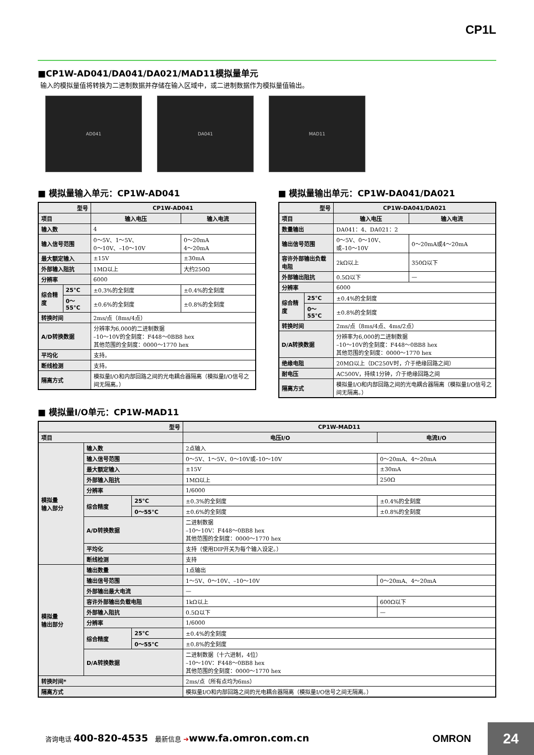CP1L
■CP1W-AD041/DA041/DA021/MAD11模拟量单元
输入的模拟量值将转换为二进制数据并存储在输入区域中，或二进制数据作为模拟量值输出。
AD041 DA041 MAD11
■ 模拟量输入单元：CP1W-AD041
| 型号 | | CP1W-AD041 | |
| --- | --- | --- | --- |
| 项目 | | 输入电压 | 输入电流 |
| 输入数 | | 4 | |
| 输入信号范围 | | 0～5V、1～5V、 0～10V、–10～10V | 0～20mA 4～20mA |
| 最大额定输入 | | ±15V | ±30mA |
| 外部输入阻抗 | | 1MΩ以上 | 大约250Ω |
| 分辨率 | | 6000 | |
| 综合精度 | 25°C | ±0.3%的全刻度 | ±0.4%的全刻度 |
| | 0～55°C | ±0.6%的全刻度 | ±0.8%的全刻度 |
| 转换时间 | | 2ms/点（8ms/4点） | |
| A/D转换数据 | | 分辨率为6,000的二进制数据 –10～10V的全刻度：F448～0BB8 hex 其他范围的全刻度：0000～1770 hex | |
| 平均化 | | 支持。 | |
| 断线检测 | | 支持。 | |
| 隔离方式 | | 模拟量I/O和内部回路之间的光电耦合器隔离（模拟量I/O信号之间无隔离。） | |
■ 模拟量输出单元：CP1W-DA041/DA021
| 型号 | | CP1W-DA041/DA021 | |
| --- | --- | --- | --- |
| 项目 | | 输入电压 | 输入电流 |
| 数量输出 | | DA041：4、DA021：2 | |
| 输出信号范围 | | 0～5V、0～10V、 或–10～10V | 0～20mA或4～20mA |
| 容许外部输出负载电阻 | | 2kΩ以上 | 350Ω以下 |
| 外部输出阻抗 | | 0.5Ω以下 | — |
| 分辨率 | | 6000 | |
| 综合精度 | 25°C | ±0.4%的全刻度 | |
| | 0～55°C | ±0.8%的全刻度 | |
| 转换时间 | | 2ms/点（8ms/4点、4ms/2点） | |
| D/A转换数据 | | 分辨率为6,000的二进制数据 –10～10V的全刻度：F448～0BB8 hex 其他范围的全刻度：0000～1770 hex | |
| 绝缘电阻 | | 20MΩ以上（DC250V时，介于绝缘回路之间） | |
| 耐电压 | | AC500V，持续1分钟，介于绝缘回路之间 | |
| 隔离方式 | | 模拟量I/O和内部回路之间的光电耦合器隔离（模拟量I/O信号之间无隔离。） | |
■ 模拟量I/O单元：CP1W-MAD11
| 型号 | | | CP1W-MAD11 | |
| --- | --- | --- | --- | --- |
| 项目 | | | 电压I/O | 电流I/O |
| 模拟量 输入部分 | 输入数 | | 2点输入 | |
| | 输入信号范围 | | 0～5V、1～5V、0～10V或–10～10V | 0～20mA、4～20mA |
| | 最大额定输入 | | ±15V | ±30mA |
| | 外部输入阻抗 | | 1MΩ以上 | 250Ω |
| | 分辨率 | | 1/6000 | |
| | 综合精度 | 25°C | ±0.3%的全刻度 | ±0.4%的全刻度 |
| | | 0～55°C | ±0.6%的全刻度 | ±0.8%的全刻度 |
| | A/D转换数据 | | 二进制数据 –10～10V：F448～0BB8 hex 其他范围的全刻度：0000～1770 hex | |
| | 平均化 | | 支持（使用DIP开关为每个输入设定。） | |
| | 断线检测 | | 支持 | |
| 模拟量 输出部分 | 输出数量 | | 1点输出 | |
| | 输出信号范围 | | 1～5V、0～10V、–10～10V | 0～20mA、4～20mA |
| | 外部输出最大电流 | | — | |
| | 容许外部输出负载电阻 | | 1kΩ以上 | 600Ω以下 |
| | 外部输入阻抗 | | 0.5Ω以下 | — |
| | 分辨率 | | 1/6000 | |
| | 综合精度 | 25°C | ±0.4%的全刻度 | |
| | | 0～55°C | ±0.8%的全刻度 | |
| | D/A转换数据 | | 二进制数据（十六进制，4位） –10～10V：F448～0BB8 hex 其他范围的全刻度：0000～1770 hex | |
| 转换时间* | | | 2ms/点（所有点均为6ms） | |
| 隔离方式 | | | 模拟量I/O和内部回路之间的光电耦合器隔离（模拟量I/O信号之间无隔离。） | |
咨询电话 400-820-4535 最新信息 ➔www.fa.omron.com.cn
OMRON 24